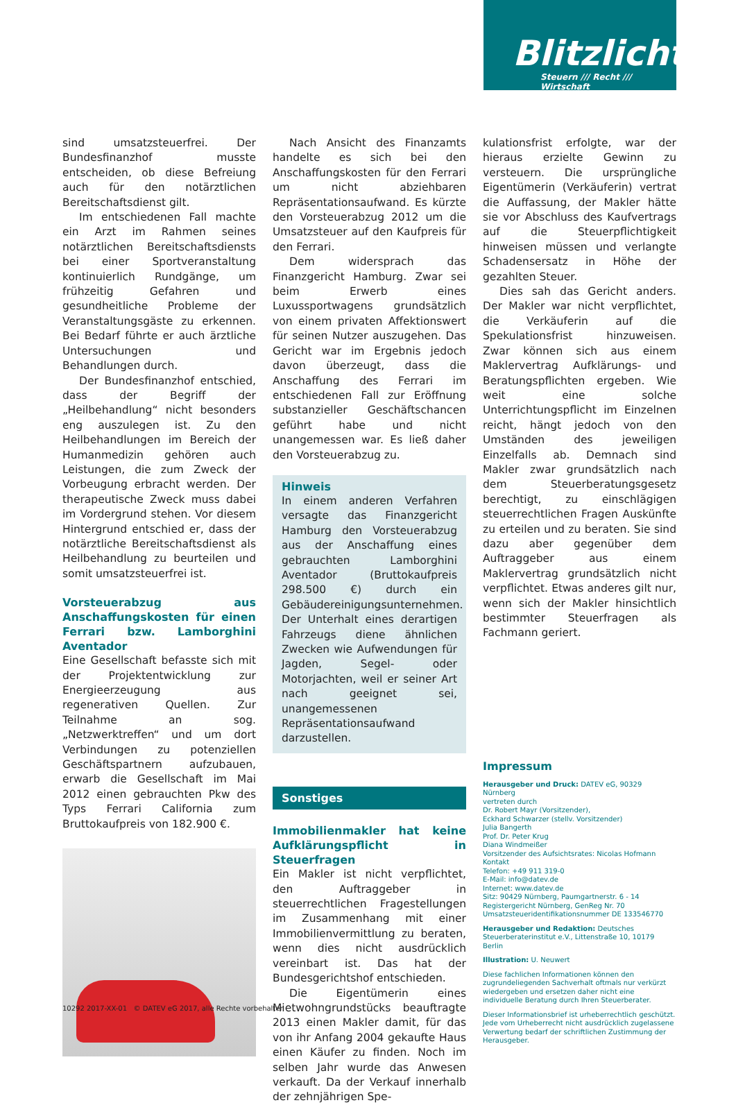Blitzlicht
Steuern /// Recht /// Wirtschaft
sind umsatzsteuerfrei. Der Bundesfinanzhof musste entscheiden, ob diese Befreiung auch für den notärztlichen Bereitschaftsdienst gilt.
Im entschiedenen Fall machte ein Arzt im Rahmen seines notärztlichen Bereitschaftsdiensts bei einer Sportveranstaltung kontinuierlich Rundgänge, um frühzeitig Gefahren und gesundheitliche Probleme der Veranstaltungsgäste zu erkennen. Bei Bedarf führte er auch ärztliche Untersuchungen und Behandlungen durch.
Der Bundesfinanzhof entschied, dass der Begriff der „Heilbehandlung“ nicht besonders eng auszulegen ist. Zu den Heilbehandlungen im Bereich der Humanmedizin gehören auch Leistungen, die zum Zweck der Vorbeugung erbracht werden. Der therapeutische Zweck muss dabei im Vordergrund stehen. Vor diesem Hintergrund entschied er, dass der notärztliche Bereitschaftsdienst als Heilbehandlung zu beurteilen und somit umsatzsteuerfrei ist.
Vorsteuerabzug aus Anschaffungskosten für einen Ferrari bzw. Lamborghini Aventador
Eine Gesellschaft befasste sich mit der Projektentwicklung zur Energieerzeugung aus regenerativen Quellen. Zur Teilnahme an sog. „Netzwerktreffen“ und um dort Verbindungen zu potenziellen Geschäftspartnern aufzubauen, erwarb die Gesellschaft im Mai 2012 einen gebrauchten Pkw des Typs Ferrari California zum Bruttokaufpreis von 182.900 €.
Nach Ansicht des Finanzamts handelte es sich bei den Anschaffungskosten für den Ferrari um nicht abziehbaren Repräsentationsaufwand. Es kürzte den Vorsteuerabzug 2012 um die Umsatzsteuer auf den Kaufpreis für den Ferrari.
Dem widersprach das Finanzgericht Hamburg. Zwar sei beim Erwerb eines Luxussportwagens grundsätzlich von einem privaten Affektionswert für seinen Nutzer auszugehen. Das Gericht war im Ergebnis jedoch davon überzeugt, dass die Anschaffung des Ferrari im entschiedenen Fall zur Eröffnung substanzieller Geschäftschancen geführt habe und nicht unangemessen war. Es ließ daher den Vorsteuerabzug zu.
Hinweis
In einem anderen Verfahren versagte das Finanzgericht Hamburg den Vorsteuerabzug aus der Anschaffung eines gebrauchten Lamborghini Aventador (Bruttokaufpreis 298.500 €) durch ein Gebäudereinigungsunternehmen. Der Unterhalt eines derartigen Fahrzeugs diene ähnlichen Zwecken wie Aufwendungen für Jagden, Segel- oder Motorjachten, weil er seiner Art nach geeignet sei, unangemessenen Repräsentationsaufwand darzustellen.
Sonstiges
Immobilienmakler hat keine Aufklärungspflicht in Steuerfragen
Ein Makler ist nicht verpflichtet, den Auftraggeber in steuerrechtlichen Fragestellungen im Zusammenhang mit einer Immobilienvermittlung zu beraten, wenn dies nicht ausdrücklich vereinbart ist. Das hat der Bundesgerichtshof entschieden.
Die Eigentümerin eines Mietwohngrundstücks beauftragte 2013 einen Makler damit, für das von ihr Anfang 2004 gekaufte Haus einen Käufer zu finden. Noch im selben Jahr wurde das Anwesen verkauft. Da der Verkauf innerhalb der zehnjährigen Spe-
kulationsfrist erfolgte, war der hieraus erzielte Gewinn zu versteuern. Die ursprüngliche Eigentümerin (Verkäuferin) vertrat die Auffassung, der Makler hätte sie vor Abschluss des Kaufvertrags auf die Steuerpflichtigkeit hinweisen müssen und verlangte Schadensersatz in Höhe der gezahlten Steuer.
Dies sah das Gericht anders. Der Makler war nicht verpflichtet, die Verkäuferin auf die Spekulationsfrist hinzuweisen. Zwar können sich aus einem Maklervertrag Aufklärungs- und Beratungspflichten ergeben. Wie weit eine solche Unterrichtungspflicht im Einzelnen reicht, hängt jedoch von den Umständen des jeweiligen Einzelfalls ab. Demnach sind Makler zwar grundsätzlich nach dem Steuerberatungsgesetz berechtigt, zu einschlägigen steuerrechtlichen Fragen Auskünfte zu erteilen und zu beraten. Sie sind dazu aber gegenüber dem Auftraggeber aus einem Maklervertrag grundsätzlich nicht verpflichtet. Etwas anderes gilt nur, wenn sich der Makler hinsichtlich bestimmter Steuerfragen als Fachmann geriert.
Impressum
Herausgeber und Druck: DATEV eG, 90329 Nürnberg
vertreten durch
Dr. Robert Mayr (Vorsitzender),
Eckhard Schwarzer (stellv. Vorsitzender)
Julia Bangerth
Prof. Dr. Peter Krug
Diana Windmeißer
Vorsitzender des Aufsichtsrates: Nicolas Hofmann
Kontakt
Telefon: +49 911 319-0
E-Mail: info@datev.de
Internet: www.datev.de
Sitz: 90429 Nürnberg, Paumgartnerstr. 6 - 14
Registergericht Nürnberg, GenReg Nr. 70
Umsatzsteueridentifikationsnummer DE 133546770
Herausgeber und Redaktion: Deutsches Steuerberaterinstitut e.V., Littenstraße 10, 10179 Berlin
Illustration: U. Neuwert
Diese fachlichen Informationen können den zugrundeliegenden Sachverhalt oftmals nur verkürzt wiedergeben und ersetzen daher nicht eine individuelle Beratung durch Ihren Steuerberater.
Dieser Informationsbrief ist urheberrechtlich geschützt. Jede vom Urheberrecht nicht ausdrücklich zugelassene Verwertung bedarf der schriftlichen Zustimmung der Herausgeber.
10292 2017-XX-01 © DATEV eG 2017, alle Rechte vorbehalten